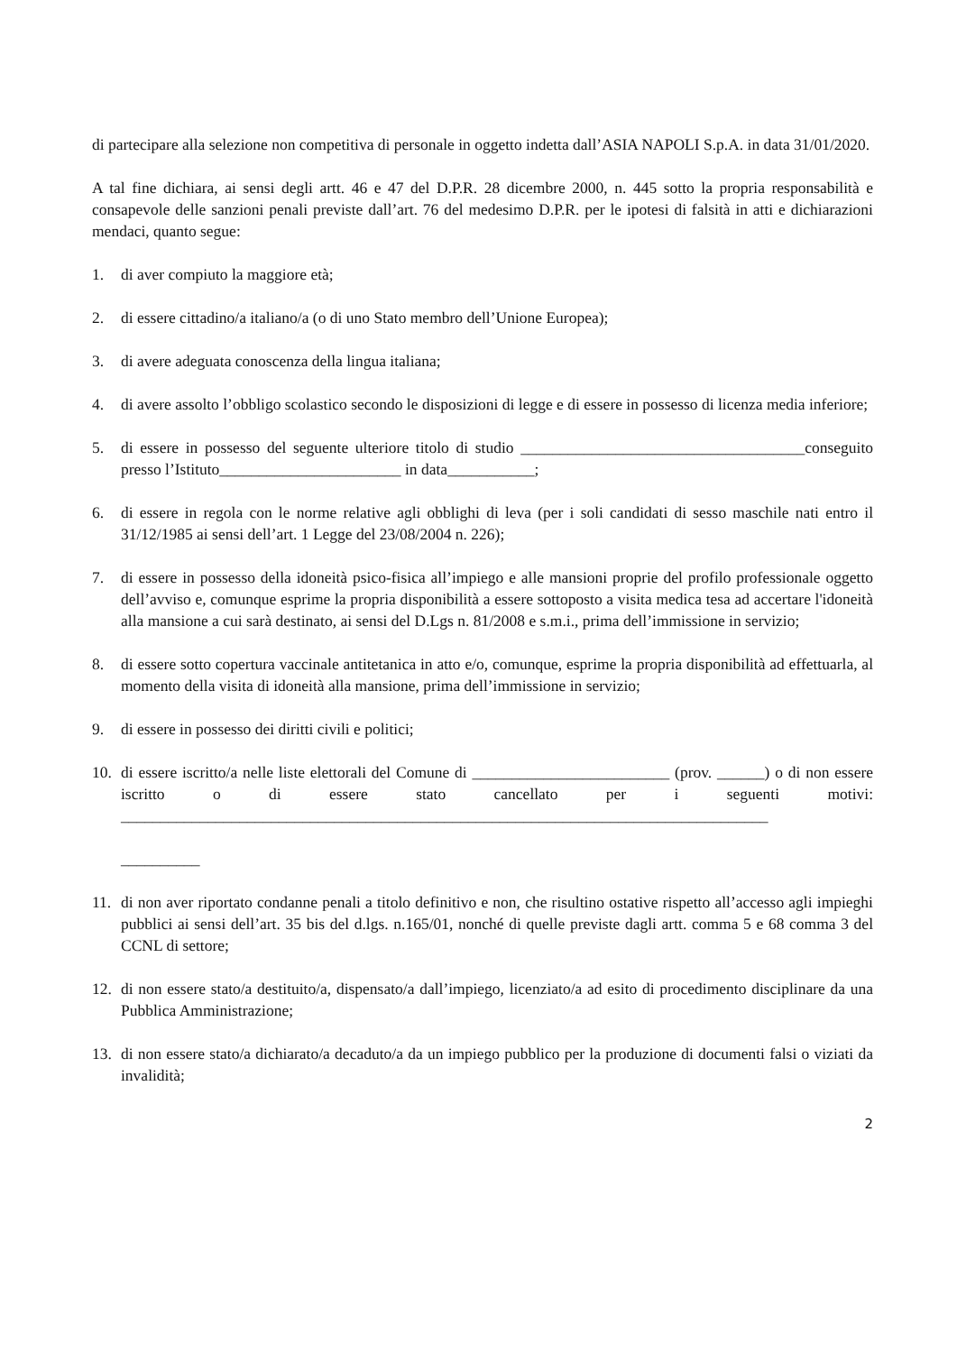di partecipare alla selezione non competitiva di personale in oggetto indetta dall’ASIA NAPOLI S.p.A. in data 31/01/2020.
A tal fine dichiara, ai sensi degli artt. 46 e 47 del D.P.R. 28 dicembre 2000, n. 445 sotto la propria responsabilità e consapevole delle sanzioni penali previste dall’art. 76 del medesimo D.P.R. per le ipotesi di falsità in atti e dichiarazioni mendaci, quanto segue:
1. di aver compiuto la maggiore età;
2. di essere cittadino/a italiano/a (o di uno Stato membro dell’Unione Europea);
3. di avere adeguata conoscenza della lingua italiana;
4. di avere assolto l’obbligo scolastico secondo le disposizioni di legge e di essere in possesso di licenza media inferiore;
5. di essere in possesso del seguente ulteriore titolo di studio ____________________________________conseguito presso l’Istituto_______________________ in data___________;
6. di essere in regola con le norme relative agli obblighi di leva (per i soli candidati di sesso maschile nati entro il 31/12/1985 ai sensi dell’art. 1 Legge del 23/08/2004 n. 226);
7. di essere in possesso della idoneità psico-fisica all’impiego e alle mansioni proprie del profilo professionale oggetto dell’avviso e, comunque esprime la propria disponibilità a essere sottoposto a visita medica tesa ad accertare l'idoneità alla mansione a cui sarà destinato, ai sensi del D.Lgs n. 81/2008 e s.m.i., prima dell’immissione in servizio;
8. di essere sotto copertura vaccinale antitetanica in atto e/o, comunque, esprime la propria disponibilità ad effettuarla, al momento della visita di idoneità alla mansione, prima dell’immissione in servizio;
9. di essere in possesso dei diritti civili e politici;
10. di essere iscritto/a nelle liste elettorali del Comune di _________________________ (prov. ______) o di non essere iscritto o di essere stato cancellato per i seguenti motivi: __________________________________________________________________________________
__________
11. di non aver riportato condanne penali a titolo definitivo e non, che risultino ostative rispetto all’accesso agli impieghi pubblici ai sensi dell’art. 35 bis del d.lgs. n.165/01, nonché di quelle previste dagli artt. comma 5 e 68 comma 3 del CCNL di settore;
12. di non essere stato/a destituito/a, dispensato/a dall’impiego, licenziato/a ad esito di procedimento disciplinare da una Pubblica Amministrazione;
13. di non essere stato/a dichiarato/a decaduto/a da un impiego pubblico per la produzione di documenti falsi o viziati da invalidità;
2